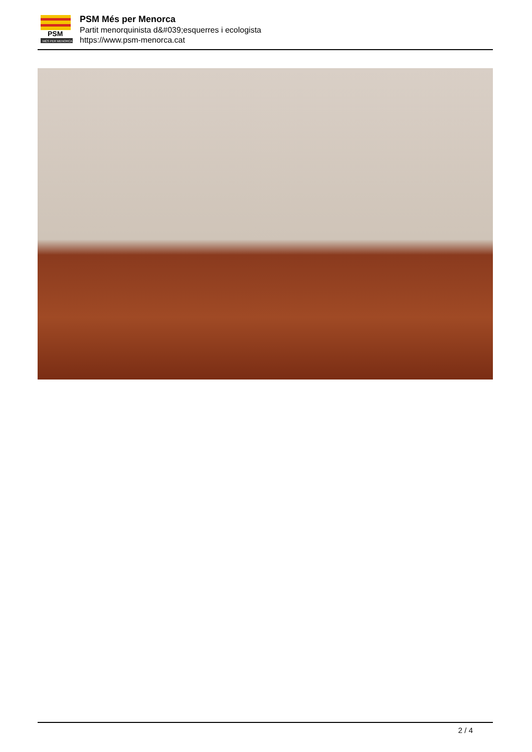PSM
MÉS PER MENORCA
PSM Més per Menorca
Partit menorquinista d&#039;esquerres i ecologista
https://www.psm-menorca.cat
2 / 4